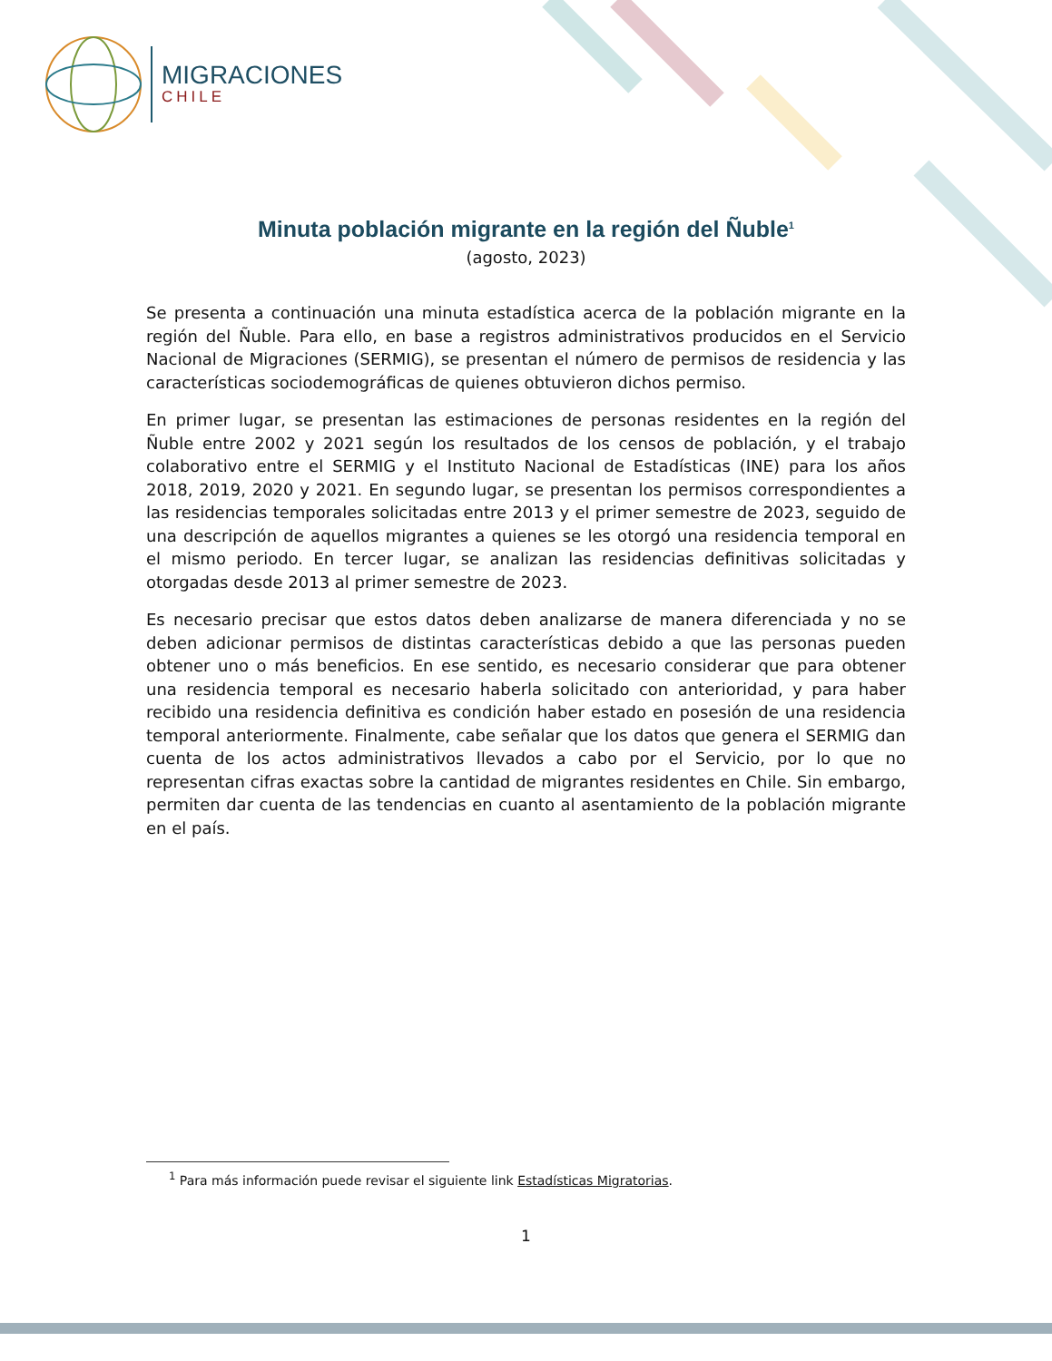MIGRACIONES
CHILE
Minuta población migrante en la región del Ñuble<sup>1</sup>
(agosto, 2023)
Se presenta a continuación una minuta estadística acerca de la población migrante en la región del Ñuble. Para ello, en base a registros administrativos producidos en el Servicio Nacional de Migraciones (SERMIG), se presentan el número de permisos de residencia y las características sociodemográficas de quienes obtuvieron dichos permiso.
En primer lugar, se presentan las estimaciones de personas residentes en la región del Ñuble entre 2002 y 2021 según los resultados de los censos de población, y el trabajo colaborativo entre el SERMIG y el Instituto Nacional de Estadísticas (INE) para los años 2018, 2019, 2020 y 2021. En segundo lugar, se presentan los permisos correspondientes a las residencias temporales solicitadas entre 2013 y el primer semestre de 2023, seguido de una descripción de aquellos migrantes a quienes se les otorgó una residencia temporal en el mismo periodo. En tercer lugar, se analizan las residencias definitivas solicitadas y otorgadas desde 2013 al primer semestre de 2023.
Es necesario precisar que estos datos deben analizarse de manera diferenciada y no se deben adicionar permisos de distintas características debido a que las personas pueden obtener uno o más beneficios. En ese sentido, es necesario considerar que para obtener una residencia temporal es necesario haberla solicitado con anterioridad, y para haber recibido una residencia definitiva es condición haber estado en posesión de una residencia temporal anteriormente. Finalmente, cabe señalar que los datos que genera el SERMIG dan cuenta de los actos administrativos llevados a cabo por el Servicio, por lo que no representan cifras exactas sobre la cantidad de migrantes residentes en Chile. Sin embargo, permiten dar cuenta de las tendencias en cuanto al asentamiento de la población migrante en el país.
<sup>1</sup> Para más información puede revisar el siguiente link Estadísticas Migratorias.
1